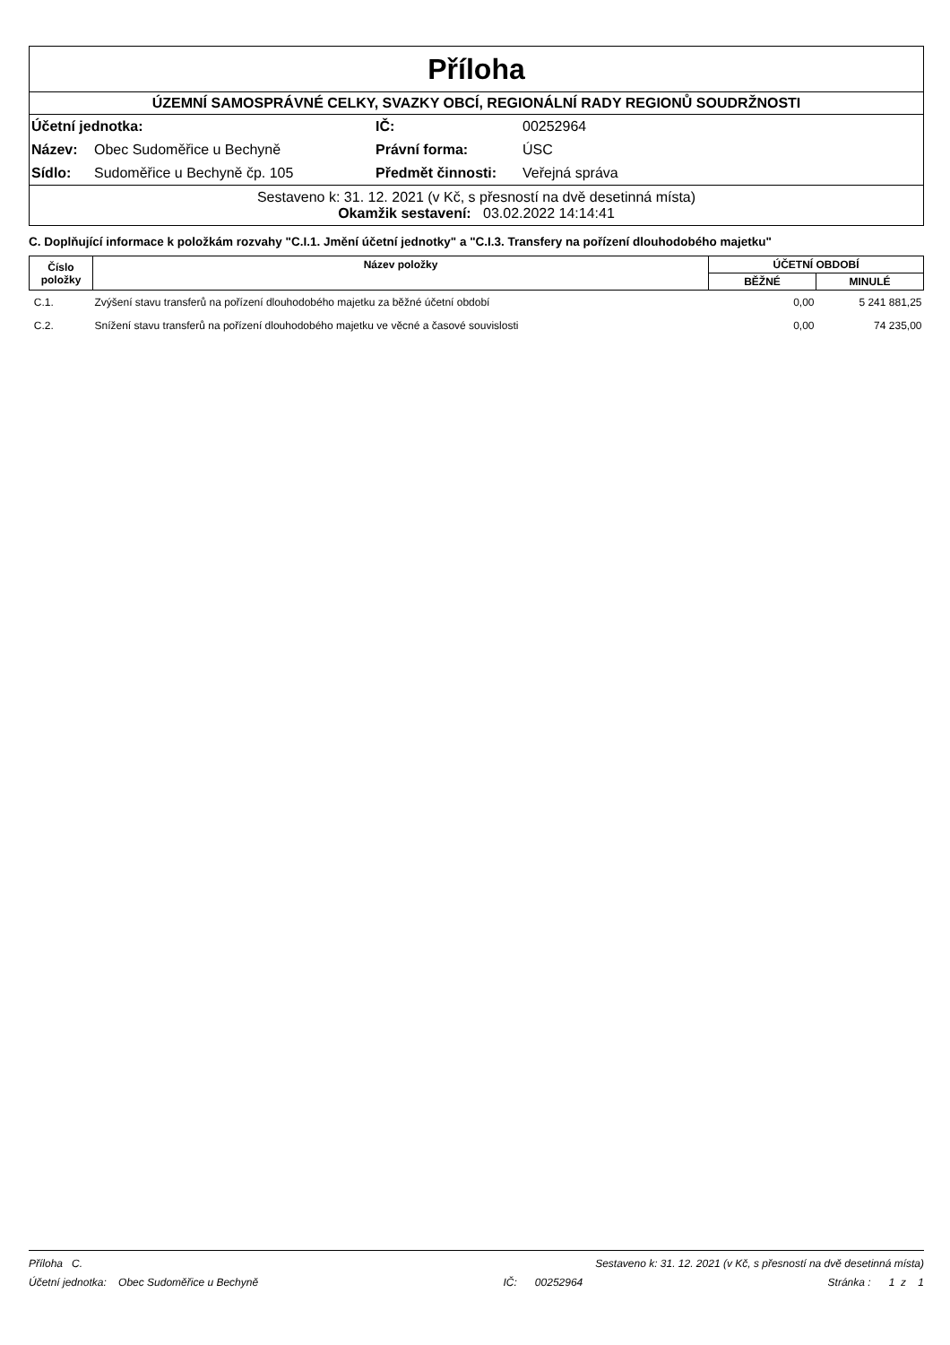Příloha
ÚZEMNÍ SAMOSPRÁVNÉ CELKY, SVAZKY OBCÍ, REGIONÁLNÍ RADY REGIONŮ SOUDRŽNOSTI
| Účetní jednotka: | | IČ: | 00252964 |
| Název: | Obec Sudoměřice u Bechyně | Právní forma: | ÚSC |
| Sídlo: | Sudoměřice u Bechyně čp. 105 | Předmět činnosti: | Veřejná správa |
Sestaveno k: 31. 12. 2021 (v Kč, s přesností na dvě desetinná místa)
Okamžik sestavení: 03.02.2022 14:14:41
C. Doplňující informace k položkám rozvahy "C.I.1. Jmění účetní jednotky" a "C.I.3. Transfery na pořízení dlouhodobého majetku"
| Číslo položky | Název položky | ÚČETNÍ OBDOBÍ | |
| --- | --- | --- | --- |
| | | BĚŽNÉ | MINULÉ |
| C.1. | Zvýšení stavu transferů na pořízení dlouhodobého majetku za běžné účetní období | 0,00 | 5 241 881,25 |
| C.2. | Snížení stavu transferů na pořízení dlouhodobého majetku ve věcné a časové souvislosti | 0,00 | 74 235,00 |
Příloha C. Sestaveno k: 31. 12. 2021 (v Kč, s přesností na dvě desetinná místa)
Účetní jednotka: Obec Sudoměřice u Bechyně IČ: 00252964 Stránka : 1 z 1